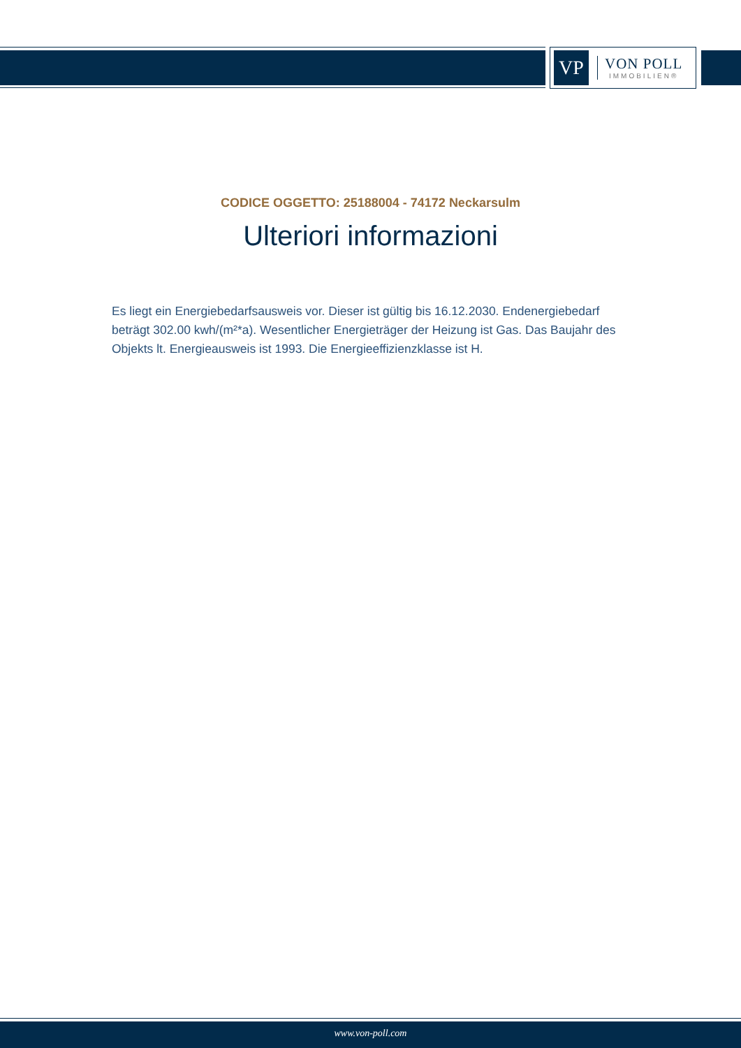VP
VON POLL
IMMOBILIEN®
CODICE OGGETTO: 25188004 - 74172 Neckarsulm
Ulteriori informazioni
Es liegt ein Energiebedarfsausweis vor. Dieser ist gültig bis 16.12.2030. Endenergiebedarf beträgt 302.00 kwh/(m²*a). Wesentlicher Energieträger der Heizung ist Gas. Das Baujahr des Objekts lt. Energieausweis ist 1993. Die Energieeffizienzklasse ist H.
www.von-poll.com